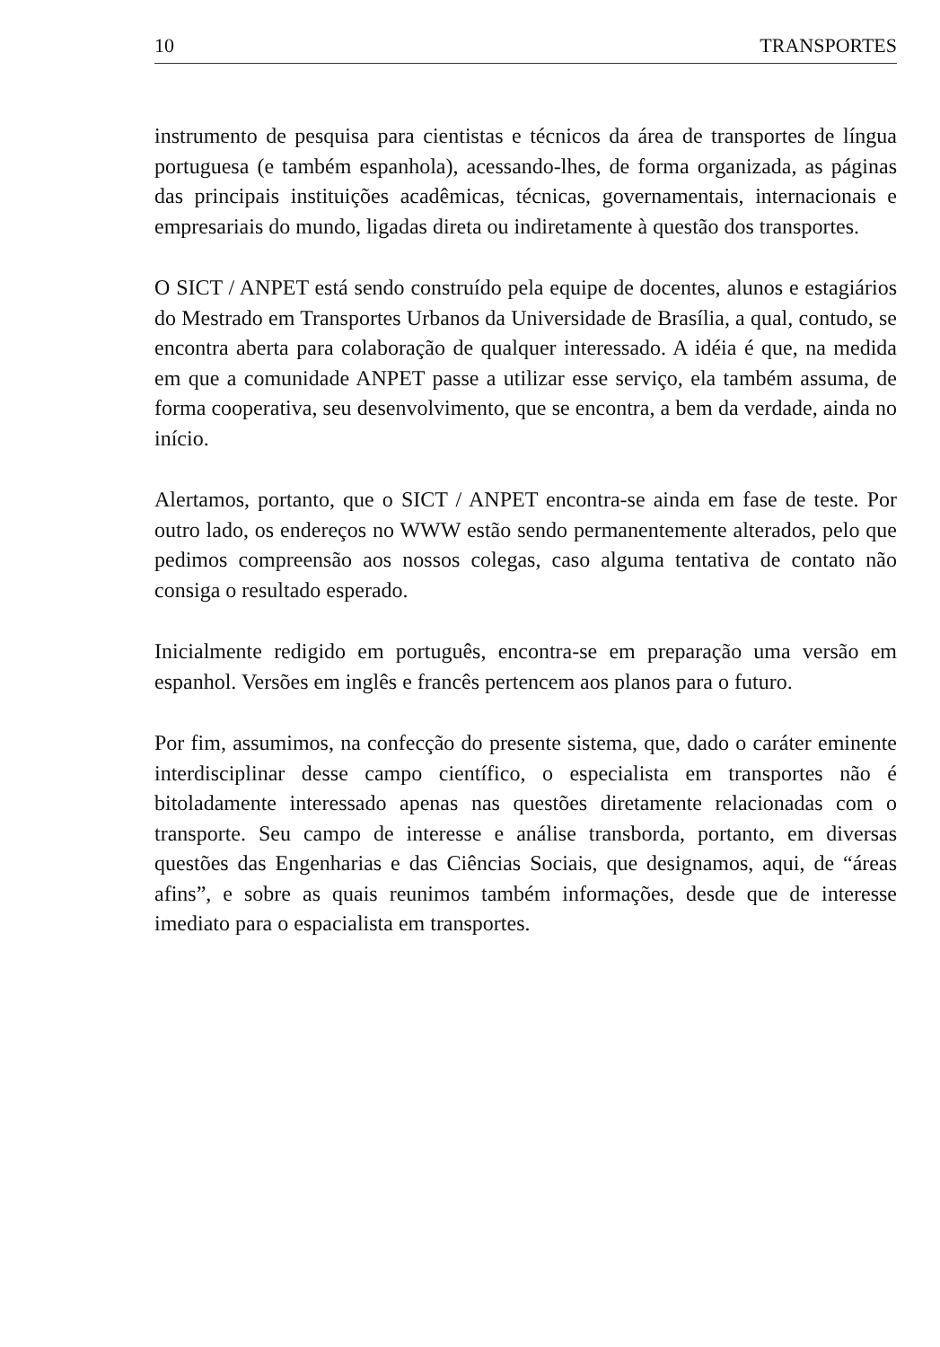10 TRANSPORTES
instrumento de pesquisa para cientistas e técnicos da área de transportes de língua portuguesa (e também espanhola), acessando-lhes, de forma organizada, as páginas das principais instituições acadêmicas, técnicas, governamentais, internacionais e empresariais do mundo, ligadas direta ou indiretamente à questão dos transportes.
O SICT / ANPET está sendo construído pela equipe de docentes, alunos e estagiários do Mestrado em Transportes Urbanos da Universidade de Brasília, a qual, contudo, se encontra aberta para colaboração de qualquer interessado. A idéia é que, na medida em que a comunidade ANPET passe a utilizar esse serviço, ela também assuma, de forma cooperativa, seu desenvolvimento, que se encontra, a bem da verdade, ainda no início.
Alertamos, portanto, que o SICT / ANPET encontra-se ainda em fase de teste. Por outro lado, os endereços no WWW estão sendo permanentemente alterados, pelo que pedimos compreensão aos nossos colegas, caso alguma tentativa de contato não consiga o resultado esperado.
Inicialmente redigido em português, encontra-se em preparação uma versão em espanhol. Versões em inglês e francês pertencem aos planos para o futuro.
Por fim, assumimos, na confecção do presente sistema, que, dado o caráter eminente interdisciplinar desse campo científico, o especialista em transportes não é bitoladamente interessado apenas nas questões diretamente relacionadas com o transporte. Seu campo de interesse e análise transborda, portanto, em diversas questões das Engenharias e das Ciências Sociais, que designamos, aqui, de “áreas afins”, e sobre as quais reunimos também informações, desde que de interesse imediato para o espacialista em transportes.